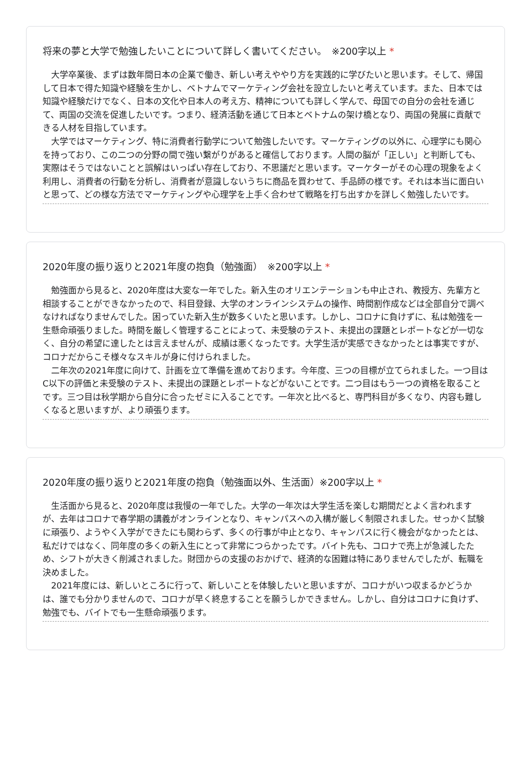将来の夢と大学で勉強したいことについて詳しく書いてください。　※200字以上 *
大学卒業後、まずは数年間日本の企業で働き、新しい考えややり方を実践的に学びたいと思います。そして、帰国して日本で得た知識や経験を生かし、ベトナムでマーケティング会社を設立したいと考えています。また、日本では知識や経験だけでなく、日本の文化や日本人の考え方、精神についても詳しく学んで、母国での自分の会社を通じて、両国の交流を促進したいです。つまり、経済活動を通じて日本とベトナムの架け橋となり、両国の発展に貢献できる人材を目指しています。
大学ではマーケティング、特に消費者行動学について勉強したいです。マーケティングの以外に、心理学にも関心を持っており、この二つの分野の間で強い繋がりがあると確信しております。人間の脳が「正しい」と判断しても、実際はそうではないことと誤解はいっぱい存在しており、不思議だと思います。マーケターがその心理の現象をよく利用し、消費者の行動を分析し、消費者が意識しないうちに商品を買わせて、手品師の様です。それは本当に面白いと思って、どの様な方法でマーケティングや心理学を上手く合わせて戦略を打ち出すかを詳しく勉強したいです。
2020年度の振り返りと2021年度の抱負（勉強面）　※200字以上 *
勉強面から見ると、2020年度は大変な一年でした。新入生のオリエンテーションも中止され、教授方、先輩方と相談することができなかったので、科目登録、大学のオンラインシステムの操作、時間割作成などは全部自分で調べなければなりませんでした。困っていた新入生が数多くいたと思います。しかし、コロナに負けずに、私は勉強を一生懸命頑張りました。時間を厳しく管理することによって、未受験のテスト、未提出の課題とレポートなどが一切なく、自分の希望に達したとは言えませんが、成績は悪くなったです。大学生活が実感できなかったとは事実ですが、コロナだからこそ様々なスキルが身に付けられました。
二年次の2021年度に向けて、計画を立て準備を進めております。今年度、三つの目標が立てられました。一つ目はC以下の評価と未受験のテスト、未提出の課題とレポートなどがないことです。二つ目はもう一つの資格を取ることです。三つ目は秋学期から自分に合ったゼミに入ることです。一年次と比べると、専門科目が多くなり、内容も難しくなると思いますが、より頑張ります。
2020年度の振り返りと2021年度の抱負（勉強面以外、生活面）※200字以上 *
生活面から見ると、2020年度は我慢の一年でした。大学の一年次は大学生活を楽しむ期間だとよく言われますが、去年はコロナで春学期の講義がオンラインとなり、キャンパスへの入構が厳しく制限されました。せっかく試験に頑張り、ようやく入学ができたにも関わらず、多くの行事が中止となり、キャンパスに行く機会がなかったとは、私だけではなく、同年度の多くの新入生にとって非常につらかったです。バイト先も、コロナで売上が急減したため、シフトが大きく削減されました。財団からの支援のおかげで、経済的な困難は特にありませんでしたが、転職を決めました。
2021年度には、新しいところに行って、新しいことを体験したいと思いますが、コロナがいつ収まるかどうかは、誰でも分かりませんので、コロナが早く終息することを願うしかできません。しかし、自分はコロナに負けず、勉強でも、バイトでも一生懸命頑張ります。